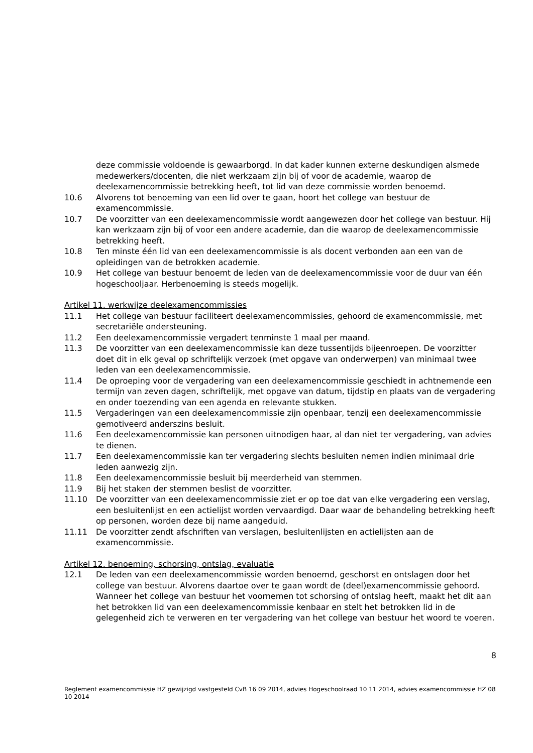deze commissie voldoende is gewaarborgd. In dat kader kunnen externe deskundigen alsmede medewerkers/docenten, die niet werkzaam zijn bij of voor de academie, waarop de deelexamencommissie betrekking heeft, tot lid van deze commissie worden benoemd.
10.6 Alvorens tot benoeming van een lid over te gaan, hoort het college van bestuur de examencommissie.
10.7 De voorzitter van een deelexamencommissie wordt aangewezen door het college van bestuur. Hij kan werkzaam zijn bij of voor een andere academie, dan die waarop de deelexamencommissie betrekking heeft.
10.8 Ten minste één lid van een deelexamencommissie is als docent verbonden aan een van de opleidingen van de betrokken academie.
10.9 Het college van bestuur benoemt de leden van de deelexamencommissie voor de duur van één hogeschooljaar. Herbenoeming is steeds mogelijk.
Artikel 11. werkwijze deelexamencommissies
11.1 Het college van bestuur faciliteert deelexamencommissies, gehoord de examencommissie, met secretariële ondersteuning.
11.2 Een deelexamencommissie vergadert tenminste 1 maal per maand.
11.3 De voorzitter van een deelexamencommissie kan deze tussentijds bijeenroepen. De voorzitter doet dit in elk geval op schriftelijk verzoek (met opgave van onderwerpen) van minimaal twee leden van een deelexamencommissie.
11.4 De oproeping voor de vergadering van een deelexamencommissie geschiedt in achtnemende een termijn van zeven dagen, schriftelijk, met opgave van datum, tijdstip en plaats van de vergadering en onder toezending van een agenda en relevante stukken.
11.5 Vergaderingen van een deelexamencommissie zijn openbaar, tenzij een deelexamencommissie gemotiveerd anderszins besluit.
11.6 Een deelexamencommissie kan personen uitnodigen haar, al dan niet ter vergadering, van advies te dienen.
11.7 Een deelexamencommissie kan ter vergadering slechts besluiten nemen indien minimaal drie leden aanwezig zijn.
11.8 Een deelexamencommissie besluit bij meerderheid van stemmen.
11.9 Bij het staken der stemmen beslist de voorzitter.
11.10 De voorzitter van een deelexamencommissie ziet er op toe dat van elke vergadering een verslag, een besluitenlijst en een actielijst worden vervaardigd. Daar waar de behandeling betrekking heeft op personen, worden deze bij name aangeduid.
11.11 De voorzitter zendt afschriften van verslagen, besluitenlijsten en actielijsten aan de examencommissie.
Artikel 12. benoeming, schorsing, ontslag, evaluatie
12.1 De leden van een deelexamencommissie worden benoemd, geschorst en ontslagen door het college van bestuur. Alvorens daartoe over te gaan wordt de (deel)examencommissie gehoord. Wanneer het college van bestuur het voornemen tot schorsing of ontslag heeft, maakt het dit aan het betrokken lid van een deelexamencommissie kenbaar en stelt het betrokken lid in de gelegenheid zich te verweren en ter vergadering van het college van bestuur het woord te voeren.
8
Reglement examencommissie HZ gewijzigd vastgesteld CvB 16 09 2014, advies Hogeschoolraad 10 11 2014, advies examencommissie HZ 08 10 2014